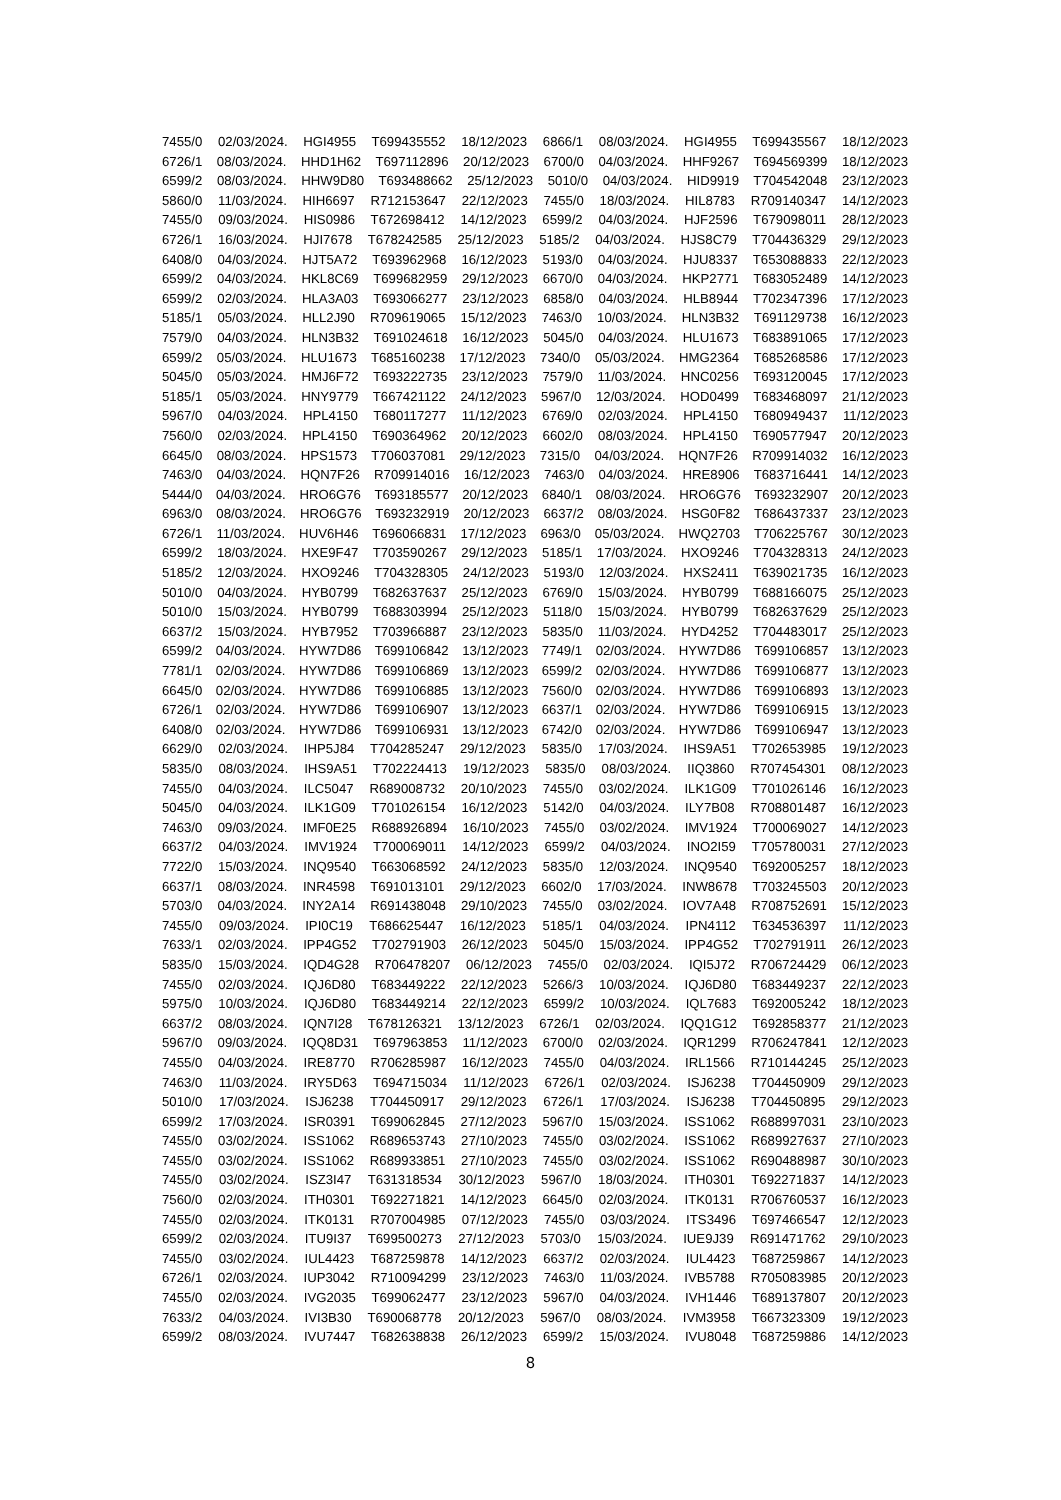7455/0 02/03/2024. HGI4955 T699435552 18/12/2023 6866/1 08/03/2024. HGI4955 T699435567 18/12/2023
6726/1 08/03/2024. HHD1H62 T697112896 20/12/2023 6700/0 04/03/2024. HHF9267 T694569399 18/12/2023
6599/2 08/03/2024. HHW9D80 T693488662 25/12/2023 5010/0 04/03/2024. HID9919 T704542048 23/12/2023
5860/0 11/03/2024. HIH6697 R712153647 22/12/2023 7455/0 18/03/2024. HIL8783 R709140347 14/12/2023
7455/0 09/03/2024. HIS0986 T672698412 14/12/2023 6599/2 04/03/2024. HJF2596 T679098011 28/12/2023
6726/1 16/03/2024. HJI7678 T678242585 25/12/2023 5185/2 04/03/2024. HJS8C79 T704436329 29/12/2023
6408/0 04/03/2024. HJT5A72 T693962968 16/12/2023 5193/0 04/03/2024. HJU8337 T653088833 22/12/2023
6599/2 04/03/2024. HKL8C69 T699682959 29/12/2023 6670/0 04/03/2024. HKP2771 T683052489 14/12/2023
6599/2 02/03/2024. HLA3A03 T693066277 23/12/2023 6858/0 04/03/2024. HLB8944 T702347396 17/12/2023
5185/1 05/03/2024. HLL2J90 R709619065 15/12/2023 7463/0 10/03/2024. HLN3B32 T691129738 16/12/2023
7579/0 04/03/2024. HLN3B32 T691024618 16/12/2023 5045/0 04/03/2024. HLU1673 T683891065 17/12/2023
6599/2 05/03/2024. HLU1673 T685160238 17/12/2023 7340/0 05/03/2024. HMG2364 T685268586 17/12/2023
5045/0 05/03/2024. HMJ6F72 T693222735 23/12/2023 7579/0 11/03/2024. HNC0256 T693120045 17/12/2023
5185/1 05/03/2024. HNY9779 T667421122 24/12/2023 5967/0 12/03/2024. HOD0499 T683468097 21/12/2023
5967/0 04/03/2024. HPL4150 T680117277 11/12/2023 6769/0 02/03/2024. HPL4150 T680949437 11/12/2023
7560/0 02/03/2024. HPL4150 T690364962 20/12/2023 6602/0 08/03/2024. HPL4150 T690577947 20/12/2023
6645/0 08/03/2024. HPS1573 T706037081 29/12/2023 7315/0 04/03/2024. HQN7F26 R709914032 16/12/2023
7463/0 04/03/2024. HQN7F26 R709914016 16/12/2023 7463/0 04/03/2024. HRE8906 T683716441 14/12/2023
5444/0 04/03/2024. HRO6G76 T693185577 20/12/2023 6840/1 08/03/2024. HRO6G76 T693232907 20/12/2023
6963/0 08/03/2024. HRO6G76 T693232919 20/12/2023 6637/2 08/03/2024. HSG0F82 T686437337 23/12/2023
6726/1 11/03/2024. HUV6H46 T696066831 17/12/2023 6963/0 05/03/2024. HWQ2703 T706225767 30/12/2023
6599/2 18/03/2024. HXE9F47 T703590267 29/12/2023 5185/1 17/03/2024. HXO9246 T704328313 24/12/2023
5185/2 12/03/2024. HXO9246 T704328305 24/12/2023 5193/0 12/03/2024. HXS2411 T639021735 16/12/2023
5010/0 04/03/2024. HYB0799 T682637637 25/12/2023 6769/0 15/03/2024. HYB0799 T688166075 25/12/2023
5010/0 15/03/2024. HYB0799 T688303994 25/12/2023 5118/0 15/03/2024. HYB0799 T682637629 25/12/2023
6637/2 15/03/2024. HYB7952 T703966887 23/12/2023 5835/0 11/03/2024. HYD4252 T704483017 25/12/2023
6599/2 04/03/2024. HYW7D86 T699106842 13/12/2023 7749/1 02/03/2024. HYW7D86 T699106857 13/12/2023
7781/1 02/03/2024. HYW7D86 T699106869 13/12/2023 6599/2 02/03/2024. HYW7D86 T699106877 13/12/2023
6645/0 02/03/2024. HYW7D86 T699106885 13/12/2023 7560/0 02/03/2024. HYW7D86 T699106893 13/12/2023
6726/1 02/03/2024. HYW7D86 T699106907 13/12/2023 6637/1 02/03/2024. HYW7D86 T699106915 13/12/2023
6408/0 02/03/2024. HYW7D86 T699106931 13/12/2023 6742/0 02/03/2024. HYW7D86 T699106947 13/12/2023
6629/0 02/03/2024. IHP5J84 T704285247 29/12/2023 5835/0 17/03/2024. IHS9A51 T702653985 19/12/2023
5835/0 08/03/2024. IHS9A51 T702224413 19/12/2023 5835/0 08/03/2024. IIQ3860 R707454301 08/12/2023
7455/0 04/03/2024. ILC5047 R689008732 20/10/2023 7455/0 03/02/2024. ILK1G09 T701026146 16/12/2023
5045/0 04/03/2024. ILK1G09 T701026154 16/12/2023 5142/0 04/03/2024. ILY7B08 R708801487 16/12/2023
7463/0 09/03/2024. IMF0E25 R688926894 16/10/2023 7455/0 03/02/2024. IMV1924 T700069027 14/12/2023
6637/2 04/03/2024. IMV1924 T700069011 14/12/2023 6599/2 04/03/2024. INO2I59 T705780031 27/12/2023
7722/0 15/03/2024. INQ9540 T663068592 24/12/2023 5835/0 12/03/2024. INQ9540 T692005257 18/12/2023
6637/1 08/03/2024. INR4598 T691013101 29/12/2023 6602/0 17/03/2024. INW8678 T703245503 20/12/2023
5703/0 04/03/2024. INY2A14 R691438048 29/10/2023 7455/0 03/02/2024. IOV7A48 R708752691 15/12/2023
7455/0 09/03/2024. IPI0C19 T686625447 16/12/2023 5185/1 04/03/2024. IPN4112 T634536397 11/12/2023
7633/1 02/03/2024. IPP4G52 T702791903 26/12/2023 5045/0 15/03/2024. IPP4G52 T702791911 26/12/2023
5835/0 15/03/2024. IQD4G28 R706478207 06/12/2023 7455/0 02/03/2024. IQI5J72 R706724429 06/12/2023
7455/0 02/03/2024. IQJ6D80 T683449222 22/12/2023 5266/3 10/03/2024. IQJ6D80 T683449237 22/12/2023
5975/0 10/03/2024. IQJ6D80 T683449214 22/12/2023 6599/2 10/03/2024. IQL7683 T692005242 18/12/2023
6637/2 08/03/2024. IQN7I28 T678126321 13/12/2023 6726/1 02/03/2024. IQQ1G12 T692858377 21/12/2023
5967/0 09/03/2024. IQQ8D31 T697963853 11/12/2023 6700/0 02/03/2024. IQR1299 R706247841 12/12/2023
7455/0 04/03/2024. IRE8770 R706285987 16/12/2023 7455/0 04/03/2024. IRL1566 R710144245 25/12/2023
7463/0 11/03/2024. IRY5D63 T694715034 11/12/2023 6726/1 02/03/2024. ISJ6238 T704450909 29/12/2023
5010/0 17/03/2024. ISJ6238 T704450917 29/12/2023 6726/1 17/03/2024. ISJ6238 T704450895 29/12/2023
6599/2 17/03/2024. ISR0391 T699062845 27/12/2023 5967/0 15/03/2024. ISS1062 R688997031 23/10/2023
7455/0 03/02/2024. ISS1062 R689653743 27/10/2023 7455/0 03/02/2024. ISS1062 R689927637 27/10/2023
7455/0 03/02/2024. ISS1062 R689933851 27/10/2023 7455/0 03/02/2024. ISS1062 R690488987 30/10/2023
7455/0 03/02/2024. ISZ3I47 T631318534 30/12/2023 5967/0 18/03/2024. ITH0301 T692271837 14/12/2023
7560/0 02/03/2024. ITH0301 T692271821 14/12/2023 6645/0 02/03/2024. ITK0131 R706760537 16/12/2023
7455/0 02/03/2024. ITK0131 R707004985 07/12/2023 7455/0 03/03/2024. ITS3496 T697466547 12/12/2023
6599/2 02/03/2024. ITU9I37 T699500273 27/12/2023 5703/0 15/03/2024. IUE9J39 R691471762 29/10/2023
7455/0 03/02/2024. IUL4423 T687259878 14/12/2023 6637/2 02/03/2024. IUL4423 T687259867 14/12/2023
6726/1 02/03/2024. IUP3042 R710094299 23/12/2023 7463/0 11/03/2024. IVB5788 R705083985 20/12/2023
7455/0 02/03/2024. IVG2035 T699062477 23/12/2023 5967/0 04/03/2024. IVH1446 T689137807 20/12/2023
7633/2 04/03/2024. IVI3B30 T690068778 20/12/2023 5967/0 08/03/2024. IVM3958 T667323309 19/12/2023
6599/2 08/03/2024. IVU7447 T682638838 26/12/2023 6599/2 15/03/2024. IVU8048 T687259886 14/12/2023
8